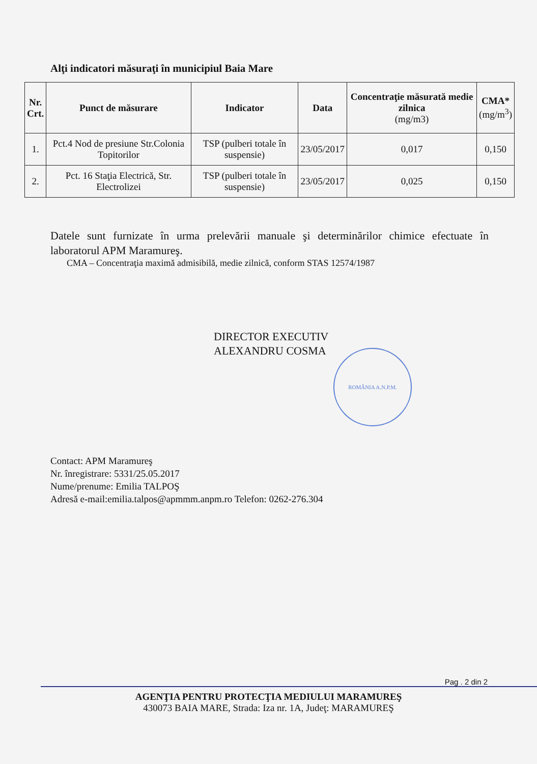Alţi indicatori măsuraţi în municipiul Baia Mare
| Nr. Crt. | Punct de măsurare | Indicator | Data | Concentraţie măsurată medie zilnica (mg/m3) | CMA* (mg/m<sup>3</sup>) |
| --- | --- | --- | --- | --- | --- |
| 1. | Pct.4 Nod de presiune Str.Colonia Topitorilor | TSP (pulberi totale în suspensie) | 23/05/2017 | 0,017 | 0,150 |
| 2. | Pct. 16 Staţia Electrică, Str. Electrolizei | TSP (pulberi totale în suspensie) | 23/05/2017 | 0,025 | 0,150 |
Datele sunt furnizate în urma prelevării manuale şi determinărilor chimice efectuate în laboratorul APM Maramureş.
CMA – Concentraţia maximă admisibilă, medie zilnică, conform STAS 12574/1987
DIRECTOR EXECUTIV
ALEXANDRU COSMA
ROMÂNIA A.N.P.M.
Contact: APM Maramureş
Nr. înregistrare: 5331/25.05.2017
Nume/prenume: Emilia TALPOŞ
Adresă e-mail:emilia.talpos@apmmm.anpm.ro Telefon: 0262-276.304
Pag . 2 din 2
AGENŢIA PENTRU PROTECŢIA MEDIULUI MARAMUREŞ
430073 BAIA MARE, Strada: Iza nr. 1A, Judeţ: MARAMUREŞ